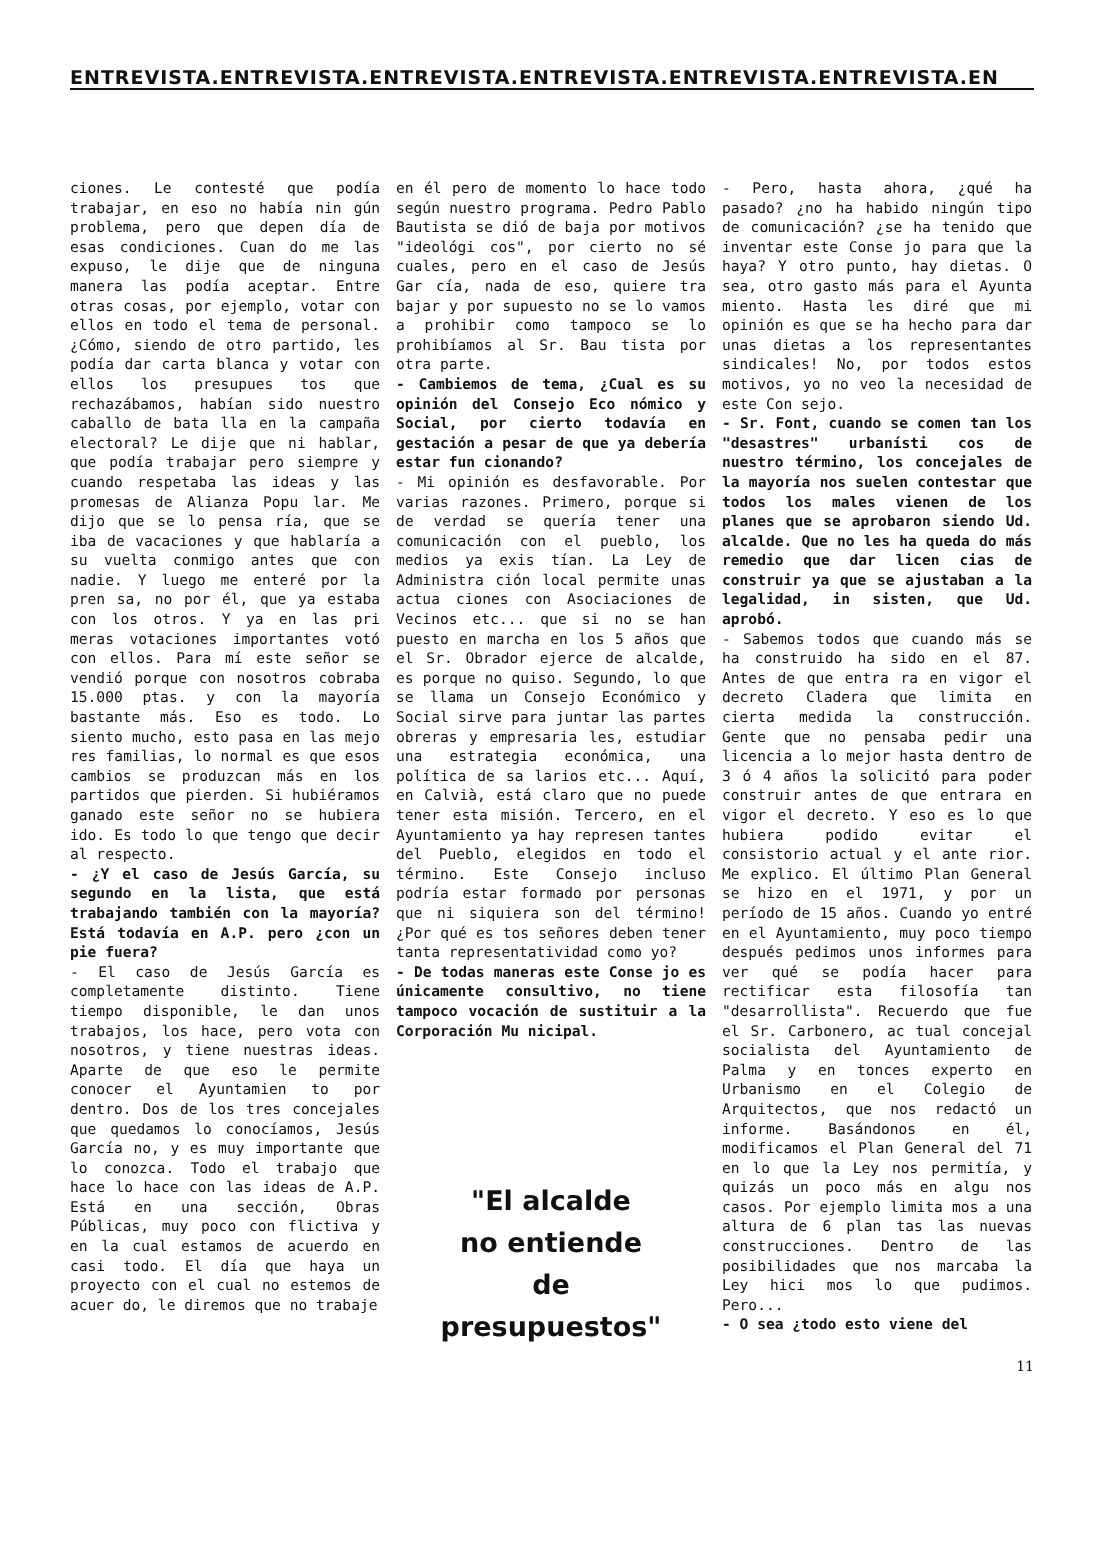ENTREVISTA.ENTREVISTA.ENTREVISTA.ENTREVISTA.ENTREVISTA.ENTREVISTA.EN
ciones. Le contesté que podía trabajar, en eso no había nin gún problema, pero que depen día de esas condiciones. Cuan do me las expuso, le dije que de ninguna manera las podía aceptar. Entre otras cosas, por ejemplo, votar con ellos en todo el tema de personal. ¿Cómo, siendo de otro partido, les podía dar carta blanca y votar con ellos los presupues tos que rechazábamos, habían sido nuestro caballo de bata lla en la campaña electoral? Le dije que ni hablar, que podía trabajar pero siempre y cuando respetaba las ideas y las promesas de Alianza Popu lar. Me dijo que se lo pensa ría, que se iba de vacaciones y que hablaría a su vuelta conmigo antes que con nadie. Y luego me enteré por la pren sa, no por él, que ya estaba con los otros. Y ya en las pri meras votaciones importantes votó con ellos. Para mí este señor se vendió porque con nosotros cobraba 15.000 ptas. y con la mayoría bastante más. Eso es todo. Lo siento mucho, esto pasa en las mejo res familias, lo normal es que esos cambios se produzcan más en los partidos que pierden. Si hubiéramos ganado este señor no se hubiera ido. Es todo lo que tengo que decir al respecto.
- ¿Y el caso de Jesús García, su segundo en la lista, que está trabajando también con la mayoría? Está todavía en A.P. pero ¿con un pie fuera?
- El caso de Jesús García es completamente distinto. Tiene tiempo disponible, le dan unos trabajos, los hace, pero vota con nosotros, y tiene nuestras ideas. Aparte de que eso le permite conocer el Ayuntamien to por dentro. Dos de los tres concejales que quedamos lo conocíamos, Jesús García no, y es muy importante que lo conozca. Todo el trabajo que hace lo hace con las ideas de A.P. Está en una sección, Obras Públicas, muy poco con flictiva y en la cual estamos de acuerdo en casi todo. El día que haya un proyecto con el cual no estemos de acuer do, le diremos que no trabaje
en él pero de momento lo hace todo según nuestro programa. Pedro Pablo Bautista se dió de baja por motivos "ideológi cos", por cierto no sé cuales, pero en el caso de Jesús Gar cía, nada de eso, quiere tra bajar y por supuesto no se lo vamos a prohibir como tampoco se lo prohibíamos al Sr. Bau tista por otra parte.
- Cambiemos de tema, ¿Cual es su opinión del Consejo Eco nómico y Social, por cierto todavía en gestación a pesar de que ya debería estar fun cionando?
- Mi opinión es desfavorable. Por varias razones. Primero, porque si de verdad se quería tener una comunicación con el pueblo, los medios ya exis tían. La Ley de Administra ción local permite unas actua ciones con Asociaciones de Vecinos etc... que si no se han puesto en marcha en los 5 años que el Sr. Obrador ejerce de alcalde, es porque no quiso. Segundo, lo que se llama un Consejo Económico y Social sirve para juntar las partes obreras y empresaria les, estudiar una estrategia económica, una política de sa larios etc... Aquí, en Calvià, está claro que no puede tener esta misión. Tercero, en el Ayuntamiento ya hay represen tantes del Pueblo, elegidos en todo el término. Este Consejo incluso podría estar formado por personas que ni siquiera son del término! ¿Por qué es tos señores deben tener tanta representatividad como yo?
- De todas maneras este Conse jo es únicamente consultivo, no tiene tampoco vocación de sustituir a la Corporación Mu nicipal.
"El alcalde
no entiende
de
presupuestos"
- Pero, hasta ahora, ¿qué ha pasado? ¿no ha habido ningún tipo de comunicación? ¿se ha tenido que inventar este Conse jo para que la haya? Y otro punto, hay dietas. O sea, otro gasto más para el Ayunta miento. Hasta les diré que mi opinión es que se ha hecho para dar unas dietas a los representantes sindicales! No, por todos estos motivos, yo no veo la necesidad de este Con sejo.
- Sr. Font, cuando se comen tan los "desastres" urbanísti cos de nuestro término, los concejales de la mayoría nos suelen contestar que todos los males vienen de los planes que se aprobaron siendo Ud. alcalde. Que no les ha queda do más remedio que dar licen cias de construir ya que se ajustaban a la legalidad, in sisten, que Ud. aprobó.
- Sabemos todos que cuando más se ha construido ha sido en el 87. Antes de que entra ra en vigor el decreto Cladera que limita en cierta medida la construcción. Gente que no pensaba pedir una licencia a lo mejor hasta dentro de 3 ó 4 años la solicitó para poder construir antes de que entrara en vigor el decreto. Y eso es lo que hubiera podido evitar el consistorio actual y el ante rior. Me explico. El último Plan General se hizo en el 1971, y por un período de 15 años. Cuando yo entré en el Ayuntamiento, muy poco tiempo después pedimos unos informes para ver qué se podía hacer para rectificar esta filosofía tan "desarrollista". Recuerdo que fue el Sr. Carbonero, ac tual concejal socialista del Ayuntamiento de Palma y en tonces experto en Urbanismo en el Colegio de Arquitectos, que nos redactó un informe. Basándonos en él, modificamos el Plan General del 71 en lo que la Ley nos permitía, y quizás un poco más en algu nos casos. Por ejemplo limita mos a una altura de 6 plan tas las nuevas construcciones. Dentro de las posibilidades que nos marcaba la Ley hici mos lo que pudimos. Pero...
- O sea ¿todo esto viene del
11